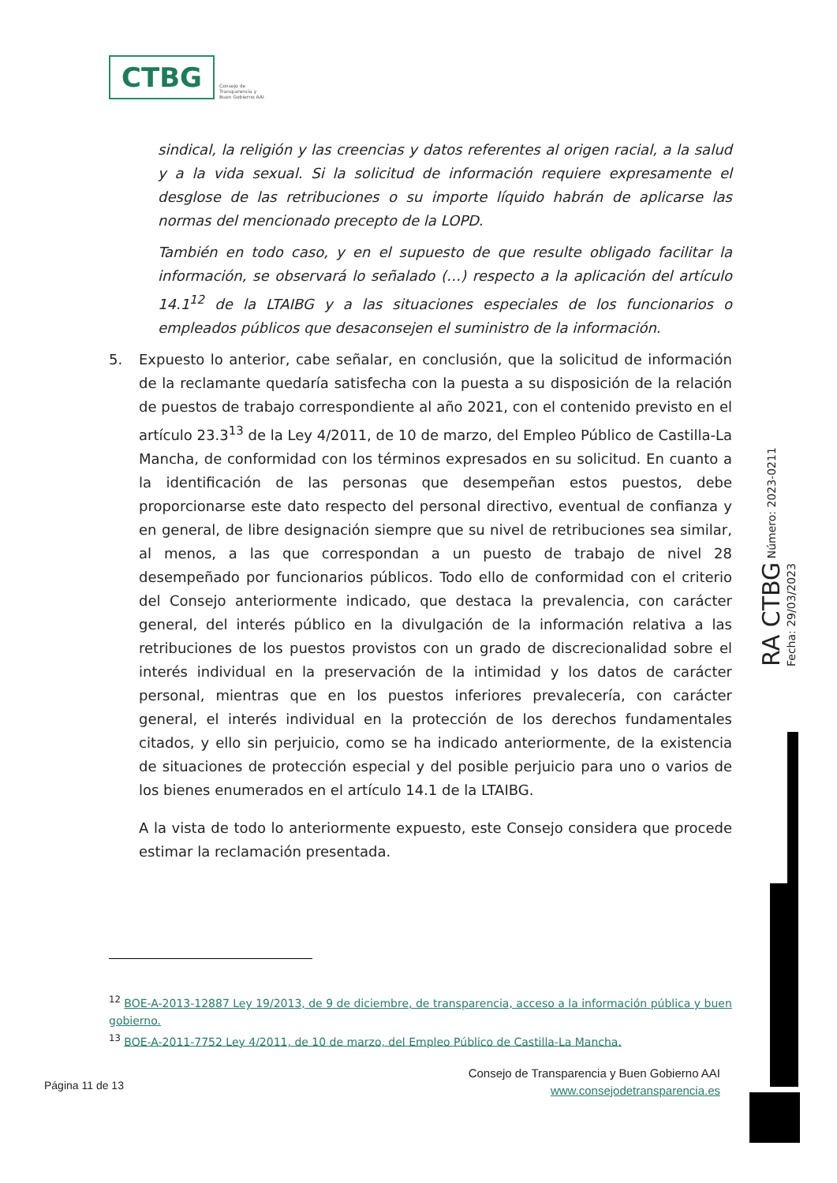CTBG Consejo de
Transparencia y
Buen Gobierno AAI
sindical, la religión y las creencias y datos referentes al origen racial, a la salud y a la vida sexual. Si la solicitud de información requiere expresamente el desglose de las retribuciones o su importe líquido habrán de aplicarse las normas del mencionado precepto de la LOPD.
También en todo caso, y en el supuesto de que resulte obligado facilitar la información, se observará lo señalado (…) respecto a la aplicación del artículo 14.1<sup>12</sup> de la LTAIBG y a las situaciones especiales de los funcionarios o empleados públicos que desaconsejen el suministro de la información.
5. Expuesto lo anterior, cabe señalar, en conclusión, que la solicitud de información de la reclamante quedaría satisfecha con la puesta a su disposición de la relación de puestos de trabajo correspondiente al año 2021, con el contenido previsto en el artículo 23.3<sup>13</sup> de la Ley 4/2011, de 10 de marzo, del Empleo Público de Castilla-La Mancha, de conformidad con los términos expresados en su solicitud. En cuanto a la identificación de las personas que desempeñan estos puestos, debe proporcionarse este dato respecto del personal directivo, eventual de confianza y en general, de libre designación siempre que su nivel de retribuciones sea similar, al menos, a las que correspondan a un puesto de trabajo de nivel 28 desempeñado por funcionarios públicos. Todo ello de conformidad con el criterio del Consejo anteriormente indicado, que destaca la prevalencia, con carácter general, del interés público en la divulgación de la información relativa a las retribuciones de los puestos provistos con un grado de discrecionalidad sobre el interés individual en la preservación de la intimidad y los datos de carácter personal, mientras que en los puestos inferiores prevalecería, con carácter general, el interés individual en la protección de los derechos fundamentales citados, y ello sin perjuicio, como se ha indicado anteriormente, de la existencia de situaciones de protección especial y del posible perjuicio para uno o varios de los bienes enumerados en el artículo 14.1 de la LTAIBG.
A la vista de todo lo anteriormente expuesto, este Consejo considera que procede estimar la reclamación presentada.
<sup>12</sup> BOE-A-2013-12887 Ley 19/2013, de 9 de diciembre, de transparencia, acceso a la información pública y buen gobierno.
<sup>13</sup> BOE-A-2011-7752 Ley 4/2011, de 10 de marzo, del Empleo Público de Castilla-La Mancha.
RA CTBG Número: 2023-0211 Fecha: 29/03/2023
Página 11 de 13
Consejo de Transparencia y Buen Gobierno AAI
www.consejodetransparencia.es